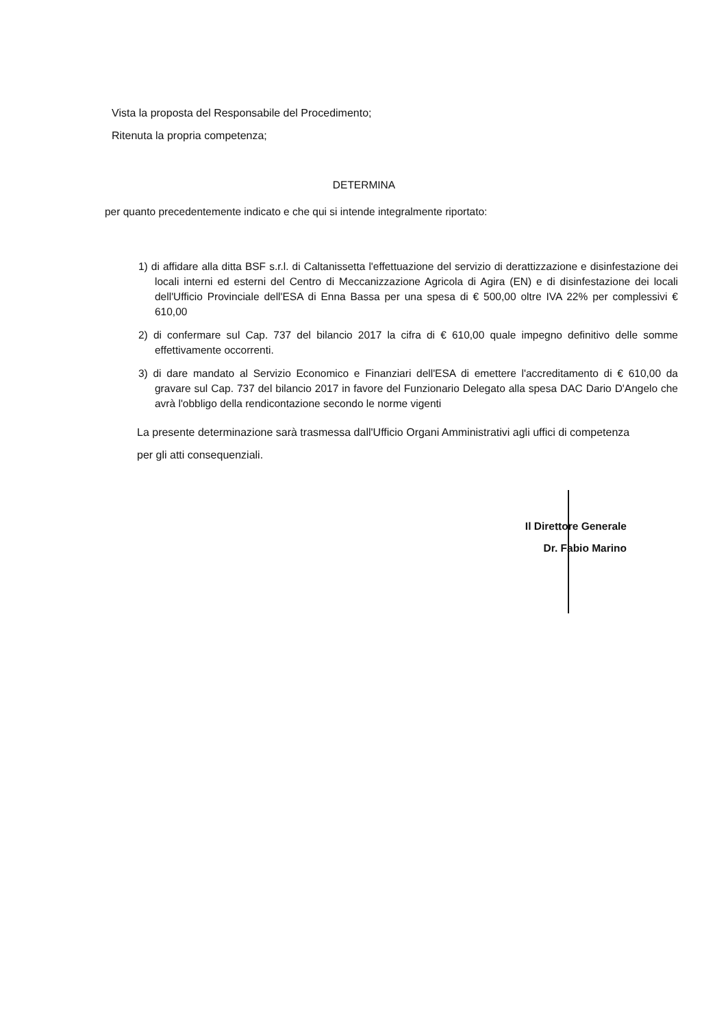Vista la proposta del Responsabile del Procedimento;
Ritenuta la propria competenza;
DETERMINA
per quanto precedentemente indicato e che qui si intende integralmente riportato:
1) di affidare alla ditta BSF s.r.l. di Caltanissetta l'effettuazione del servizio di derattizzazione e disinfestazione dei locali interni ed esterni del Centro di Meccanizzazione Agricola di Agira (EN) e di disinfestazione dei locali dell'Ufficio Provinciale dell'ESA di Enna Bassa per una spesa di € 500,00 oltre IVA 22% per complessivi € 610,00
2) di confermare sul Cap. 737 del bilancio 2017 la cifra di € 610,00 quale impegno definitivo delle somme effettivamente occorrenti.
3) di dare mandato al Servizio Economico e Finanziari dell'ESA di emettere l'accreditamento di € 610,00 da gravare sul Cap. 737 del bilancio 2017 in favore del Funzionario Delegato alla spesa DAC Dario D'Angelo che avrà l'obbligo della rendicontazione secondo le norme vigenti
La presente determinazione sarà trasmessa dall'Ufficio Organi Amministrativi agli uffici di competenza per gli atti consequenziali.
Il Direttore Generale
Dr. Fabio Marino